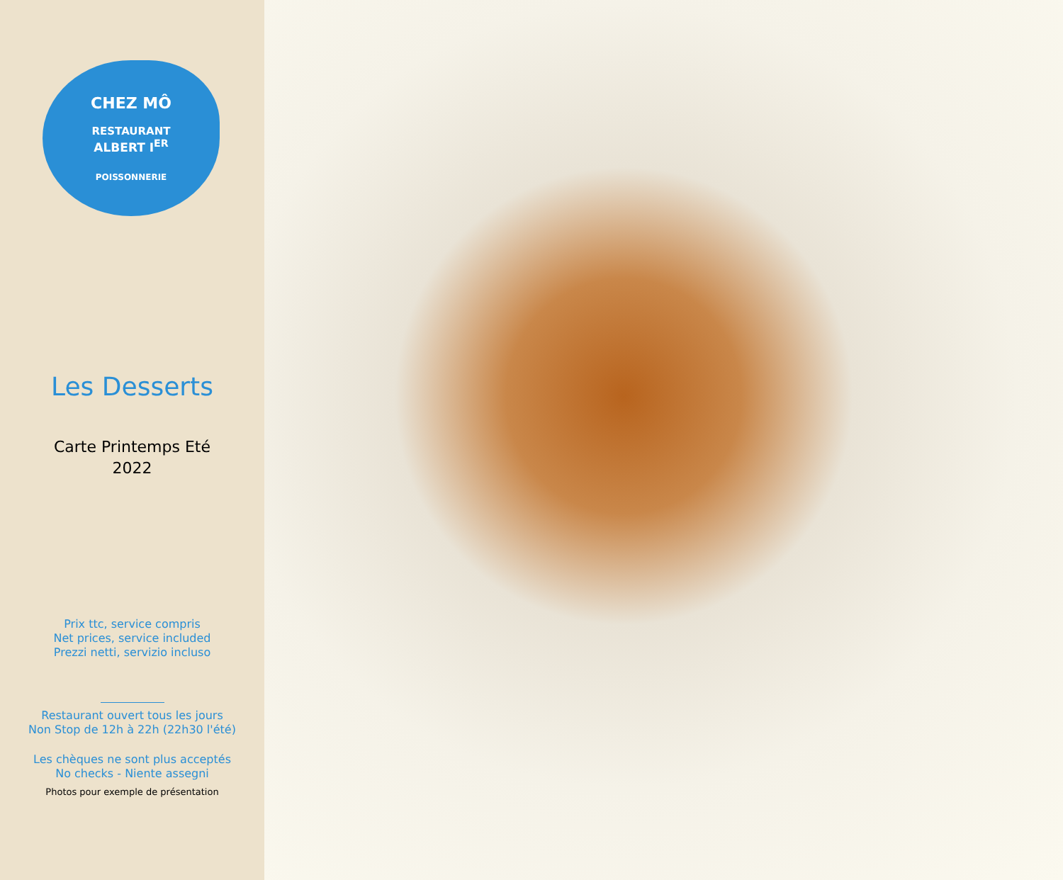CHEZ MÔ
RESTAURANT
ALBERT I<sup>ER</sup>
POISSONNERIE
Les Desserts
Carte Printemps Eté
2022
Prix ttc, service compris
Net prices, service included
Prezzi netti, servizio incluso
Restaurant ouvert tous les jours
Non Stop de 12h à 22h (22h30 l'été)
Les chèques ne sont plus acceptés
No checks - Niente assegni
Photos pour exemple de présentation